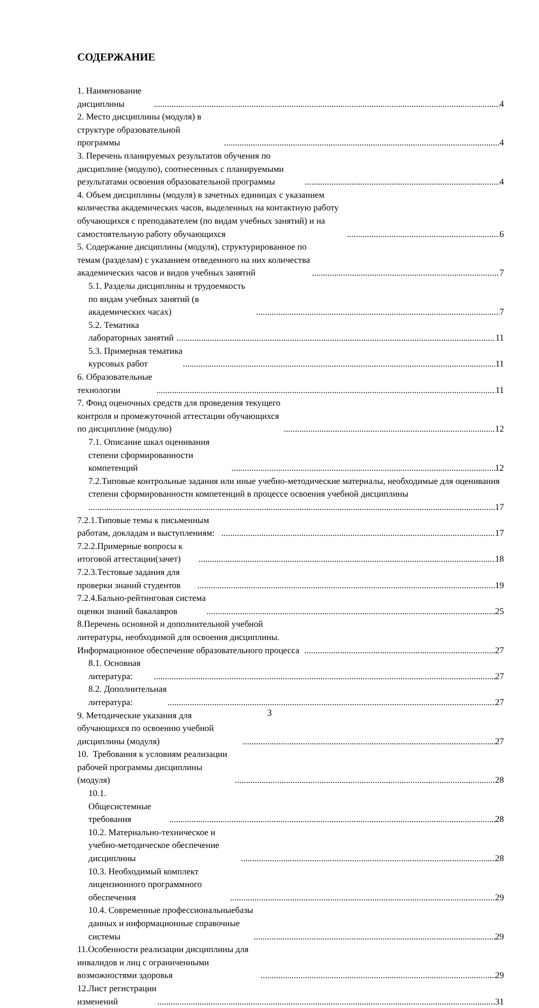СОДЕРЖАНИЕ
1. Наименование дисциплины 4
2. Место дисциплины (модуля) в структуре образовательной программы 4
3. Перечень планируемых результатов обучения по дисциплине (модулю), соотнесенных с планируемыми результатами освоения образовательной программы 4
4. Объем дисциплины (модуля) в зачетных единицах с указанием количества академических часов, выделенных на контактную работу обучающихся с преподавателем (по видам учебных занятий) и на самостоятельную работу обучающихся 6
5. Содержание дисциплины (модуля), структурированное по темам (разделам) с указанием отведенного на них количества академических часов и видов учебных занятий 7
5.1. Разделы дисциплины и трудоемкость по видам учебных занятий (в академических часах) 7
5.2. Тематика лабораторных занятий 11
5.3. Примерная тематика курсовых работ 11
6. Образовательные технологии 11
7. Фонд оценочных средств для проведения текущего контроля и промежуточной аттестации обучающихся по дисциплине (модулю) 12
7.1. Описание шкал оценивания степени сформированности компетенций 12
7.2.Типовые контрольные задания или иные учебно-методические материалы, необходимые для оценивания степени сформированности компетенций в процессе освоения учебной дисциплины
17
7.2.1.Типовые темы к письменным работам, докладам и выступлениям: 17
7.2.2.Примерные вопросы к итоговой аттестации(зачет) 18
7.2.3.Тестовые задания для проверки знаний студентов 19
7.2.4.Бально-рейтинговая система оценки знаний бакалавров 25
8.Перечень основной и дополнительной учебной литературы, необходимой для освоения дисциплины. Информационное обеспечение образовательного процесса 27
8.1. Основная литература: 27
8.2. Дополнительная литература: 27
9. Методические указания для обучающихся по освоению учебной дисциплины (модуля) 27
10. Требования к условиям реализации рабочей программы дисциплины (модуля) 28
10.1. Общесистемные требования 28
10.2. Материально-техническое и учебно-методическое обеспечение дисциплины 28
10.3. Необходимый комплект лицензионного программного обеспечения 29
10.4. Современные профессиональныебазы данных и информационные справочные системы 29
11.Особенности реализации дисциплины для инвалидов и лиц с ограниченными возможностями здоровья 29
12.Лист регистрации изменений 31
3